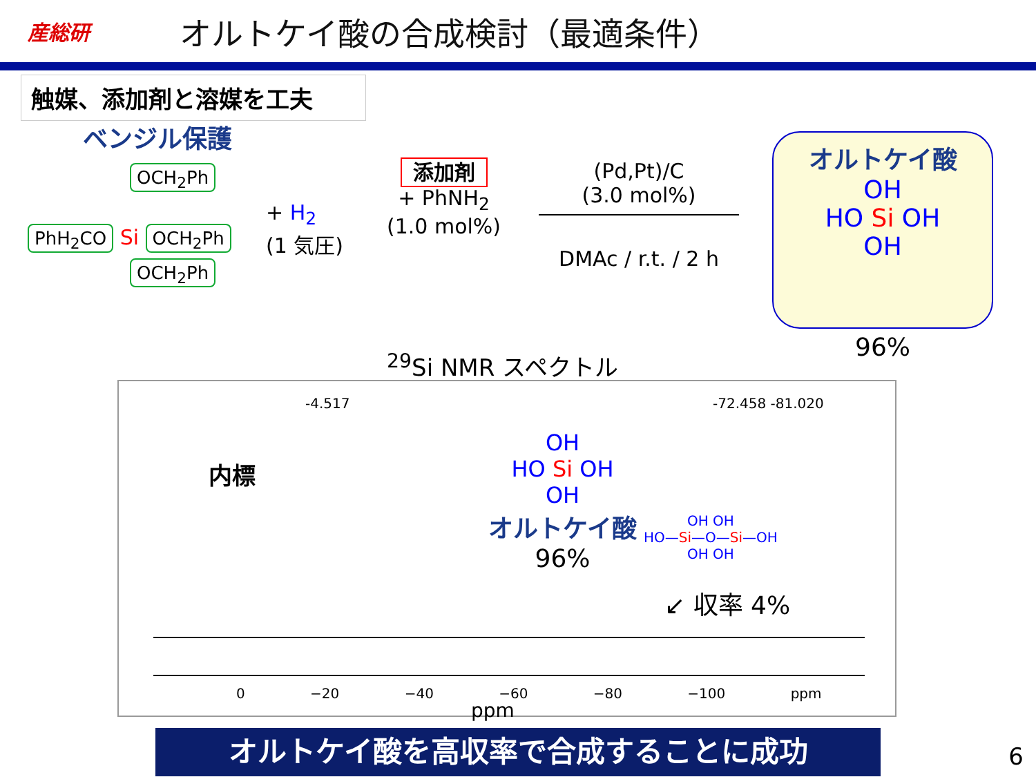産総研
オルトケイ酸の合成検討（最適条件）
触媒、添加剤と溶媒を工夫
ベンジル保護
OCH<sub>2</sub>Ph
PhH<sub>2</sub>CO Si OCH<sub>2</sub>Ph
OCH<sub>2</sub>Ph
+ H<sub>2</sub>
(1 気圧)
添加剤
+ PhNH<sub>2</sub>
(1.0 mol%)
(Pd,Pt)/C
(3.0 mol%)
DMAc / r.t. / 2 h
オルトケイ酸
OH
HO Si OH
OH
96%
<sup>29</sup>Si NMR スペクトル
-4.517 -72.458 -81.020
内標
OH
HO Si OH
OH
オルトケイ酸
96%
OH OH
HO—Si—O—Si—OH
OH OH
↙ 収率 4%
0 −20 −40 −60 −80 −100 ppm
ppm
オルトケイ酸を高収率で合成することに成功 6